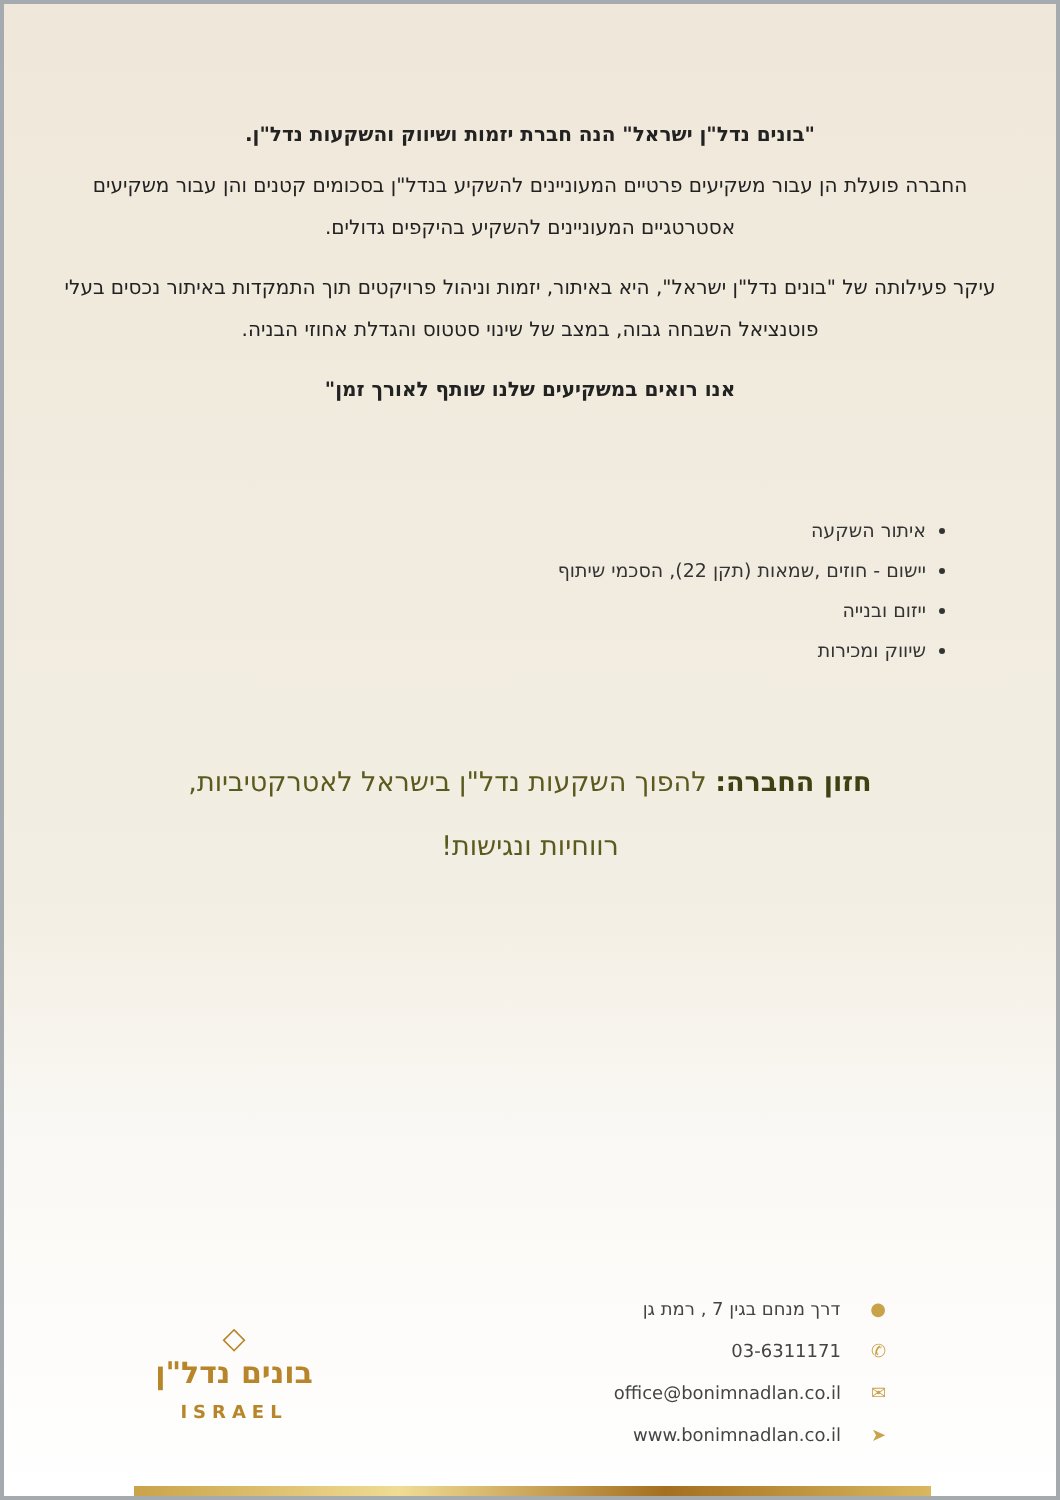"בונים נדל"ן ישראל" הנה חברת יזמות ושיווק והשקעות נדל"ן.
החברה פועלת הן עבור משקיעים פרטיים המעוניינים להשקיע בנדל"ן בסכומים קטנים והן עבור משקיעים אסטרטגיים המעוניינים להשקיע בהיקפים גדולים.
עיקר פעילותה של "בונים נדל"ן ישראל", היא באיתור, יזמות וניהול פרויקטים תוך התמקדות באיתור נכסים בעלי פוטנציאל השבחה גבוה, במצב של שינוי סטטוס והגדלת אחוזי הבניה.
אנו רואים במשקיעים שלנו שותף לאורך זמן"
איתור השקעה
יישום - חוזים ,שמאות (תקן 22), הסכמי שיתוף
ייזום ובנייה
שיווק ומכירות
חזון החברה: להפוך השקעות נדל"ן בישראל לאטרקטיביות,
רווחיות ונגישות!
●דרך מנחם בגין 7 , רמת גן
✆03-6311171
✉office@bonimnadlan.co.il
➤www.bonimnadlan.co.il
◇
בונים נדל"ן
ISRAEL